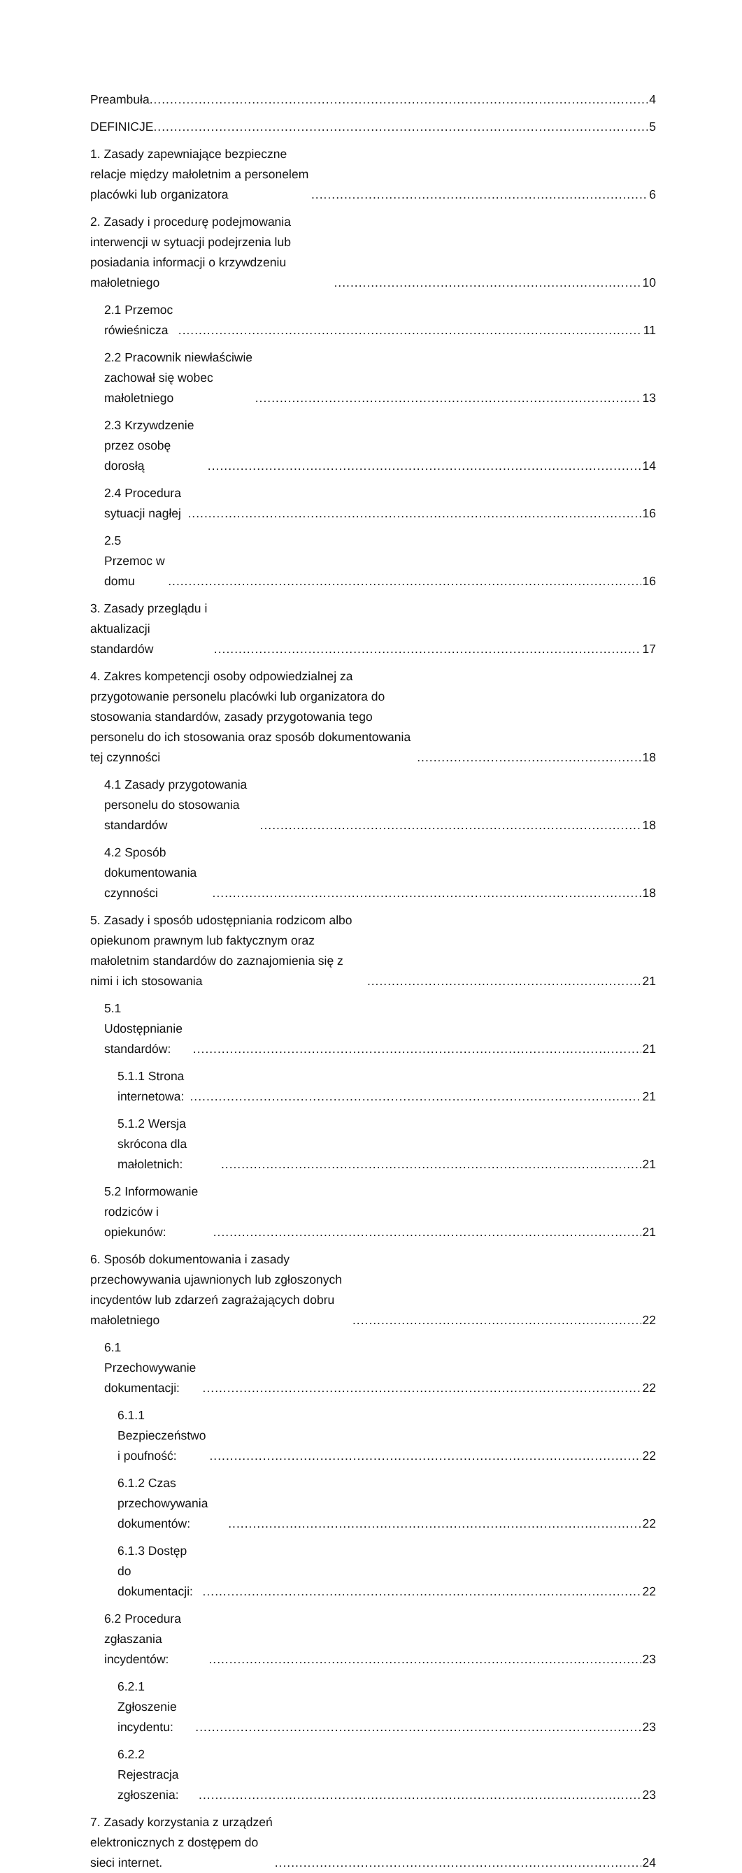Preambuła 4
DEFINICJE 5
1. Zasady zapewniające bezpieczne relacje między małoletnim a personelem placówki lub organizatora 6
2. Zasady i procedurę podejmowania interwencji w sytuacji podejrzenia lub posiadania informacji o krzywdzeniu małoletniego 10
2.1 Przemoc rówieśnicza 11
2.2 Pracownik niewłaściwie zachował się wobec małoletniego 13
2.3 Krzywdzenie przez osobę dorosłą 14
2.4 Procedura sytuacji nagłej 16
2.5 Przemoc w domu 16
3. Zasady przeglądu i aktualizacji standardów 17
4. Zakres kompetencji osoby odpowiedzialnej za przygotowanie personelu placówki lub organizatora do stosowania standardów, zasady przygotowania tego personelu do ich stosowania oraz sposób dokumentowania tej czynności 18
4.1 Zasady przygotowania personelu do stosowania standardów 18
4.2 Sposób dokumentowania czynności 18
5. Zasady i sposób udostępniania rodzicom albo opiekunom prawnym lub faktycznym oraz małoletnim standardów do zaznajomienia się z nimi i ich stosowania 21
5.1 Udostępnianie standardów: 21
5.1.1 Strona internetowa: 21
5.1.2 Wersja skrócona dla małoletnich: 21
5.2 Informowanie rodziców i opiekunów: 21
6. Sposób dokumentowania i zasady przechowywania ujawnionych lub zgłoszonych incydentów lub zdarzeń zagrażających dobru małoletniego 22
6.1 Przechowywanie dokumentacji: 22
6.1.1 Bezpieczeństwo i poufność: 22
6.1.2 Czas przechowywania dokumentów: 22
6.1.3 Dostęp do dokumentacji: 22
6.2 Procedura zgłaszania incydentów: 23
6.2.1 Zgłoszenie incydentu: 23
6.2.2 Rejestracja zgłoszenia: 23
7. Zasady korzystania z urządzeń elektronicznych z dostępem do sieci internet. 24